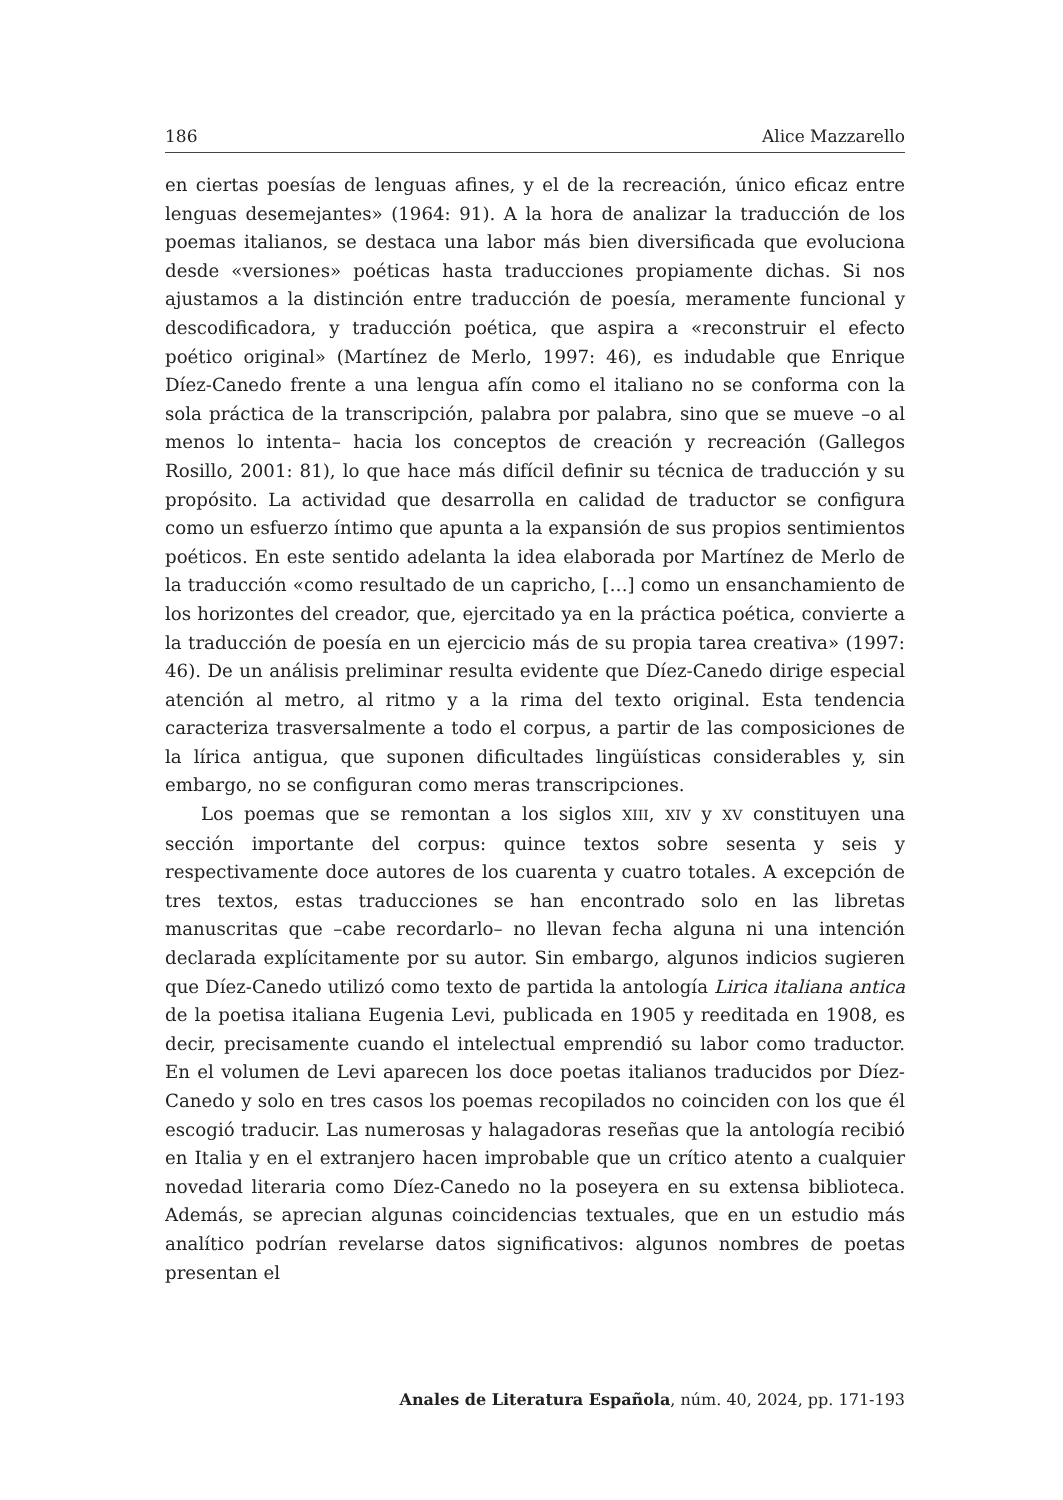186 Alice Mazzarello
en ciertas poesías de lenguas afines, y el de la recreación, único eficaz entre lenguas desemejantes» (1964: 91). A la hora de analizar la traducción de los poemas italianos, se destaca una labor más bien diversificada que evoluciona desde «versiones» poéticas hasta traducciones propiamente dichas. Si nos ajustamos a la distinción entre traducción de poesía, meramente funcional y descodificadora, y traducción poética, que aspira a «reconstruir el efecto poético original» (Martínez de Merlo, 1997: 46), es indudable que Enrique Díez-Canedo frente a una lengua afín como el italiano no se conforma con la sola práctica de la transcripción, palabra por palabra, sino que se mueve –o al menos lo intenta– hacia los conceptos de creación y recreación (Gallegos Rosillo, 2001: 81), lo que hace más difícil definir su técnica de traducción y su propósito. La actividad que desarrolla en calidad de traductor se configura como un esfuerzo íntimo que apunta a la expansión de sus propios sentimientos poéticos. En este sentido adelanta la idea elaborada por Martínez de Merlo de la traducción «como resultado de un capricho, […] como un ensanchamiento de los horizontes del creador, que, ejercitado ya en la práctica poética, convierte a la traducción de poesía en un ejercicio más de su propia tarea creativa» (1997: 46). De un análisis preliminar resulta evidente que Díez-Canedo dirige especial atención al metro, al ritmo y a la rima del texto original. Esta tendencia caracteriza trasversalmente a todo el corpus, a partir de las composiciones de la lírica antigua, que suponen dificultades lingüísticas considerables y, sin embargo, no se configuran como meras transcripciones.
Los poemas que se remontan a los siglos XIII, XIV y XV constituyen una sección importante del corpus: quince textos sobre sesenta y seis y respectivamente doce autores de los cuarenta y cuatro totales. A excepción de tres textos, estas traducciones se han encontrado solo en las libretas manuscritas que –cabe recordarlo– no llevan fecha alguna ni una intención declarada explícitamente por su autor. Sin embargo, algunos indicios sugieren que Díez-Canedo utilizó como texto de partida la antología Lirica italiana antica de la poetisa italiana Eugenia Levi, publicada en 1905 y reeditada en 1908, es decir, precisamente cuando el intelectual emprendió su labor como traductor. En el volumen de Levi aparecen los doce poetas italianos traducidos por Díez-Canedo y solo en tres casos los poemas recopilados no coinciden con los que él escogió traducir. Las numerosas y halagadoras reseñas que la antología recibió en Italia y en el extranjero hacen improbable que un crítico atento a cualquier novedad literaria como Díez-Canedo no la poseyera en su extensa biblioteca. Además, se aprecian algunas coincidencias textuales, que en un estudio más analítico podrían revelarse datos significativos: algunos nombres de poetas presentan el
Anales de Literatura Española, núm. 40, 2024, pp. 171-193